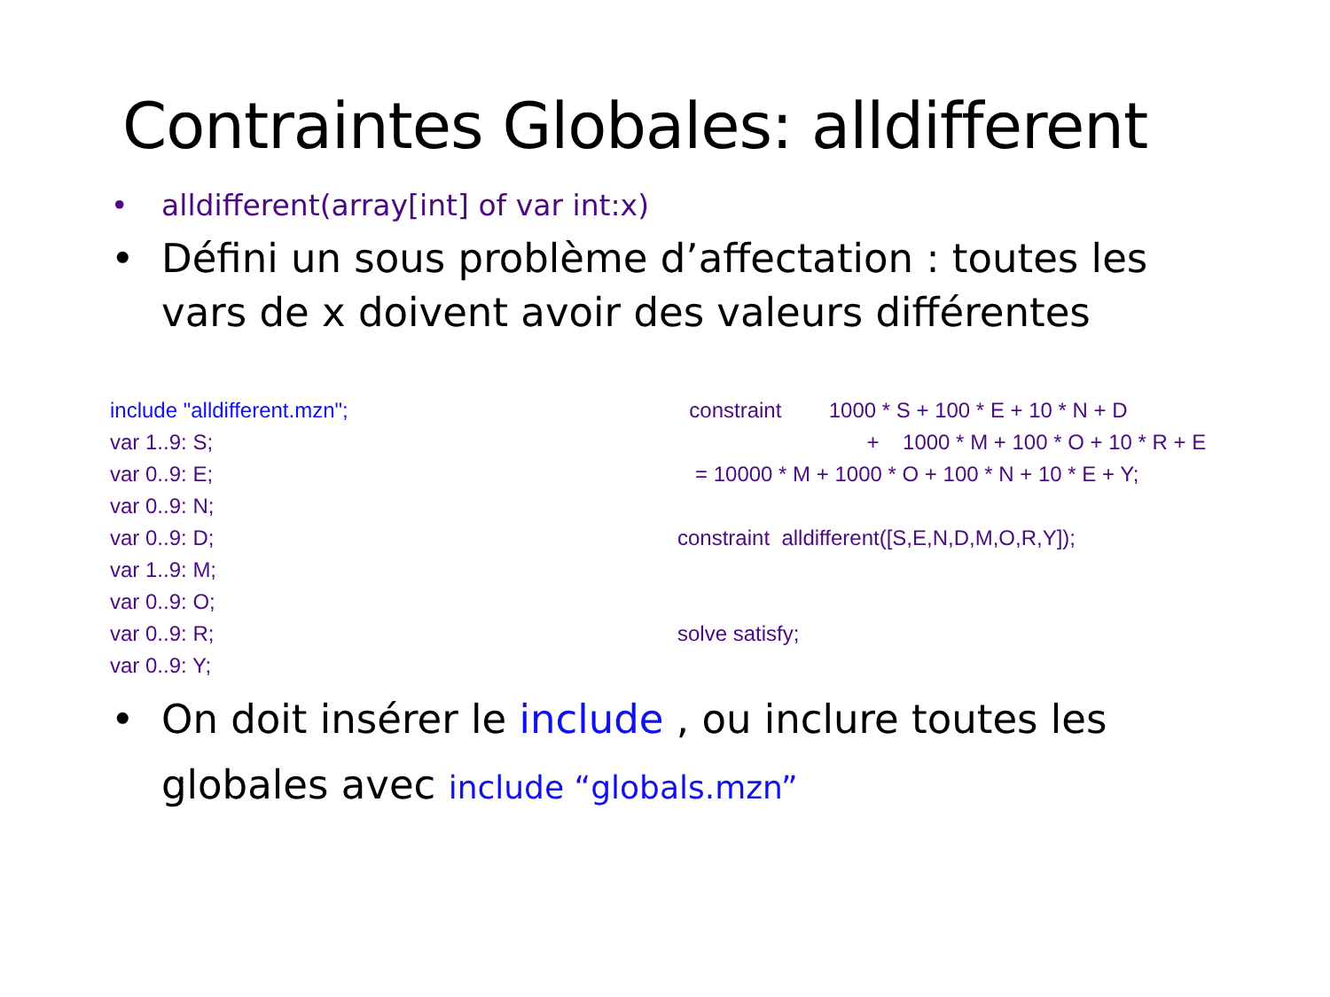Contraintes Globales: alldifferent
• alldifferent(array[int] of var int:x)
• Défini un sous problème d’affectation : toutes les vars de x doivent avoir des valeurs différentes
include "alldifferent.mzn";
var 1..9: S;
var 0..9: E;
var 0..9: N;
var 0..9: D;
var 1..9: M;
var 0..9: O;
var 0..9: R;
var 0..9: Y;
constraint 1000 * S + 100 * E + 10 * N + D + 1000 * M + 100 * O + 10 * R + E = 10000 * M + 1000 * O + 100 * N + 10 * E + Y; constraint alldifferent([S,E,N,D,M,O,R,Y]); solve satisfy;
• On doit insérer le include , ou inclure toutes les globales avec include “globals.mzn”